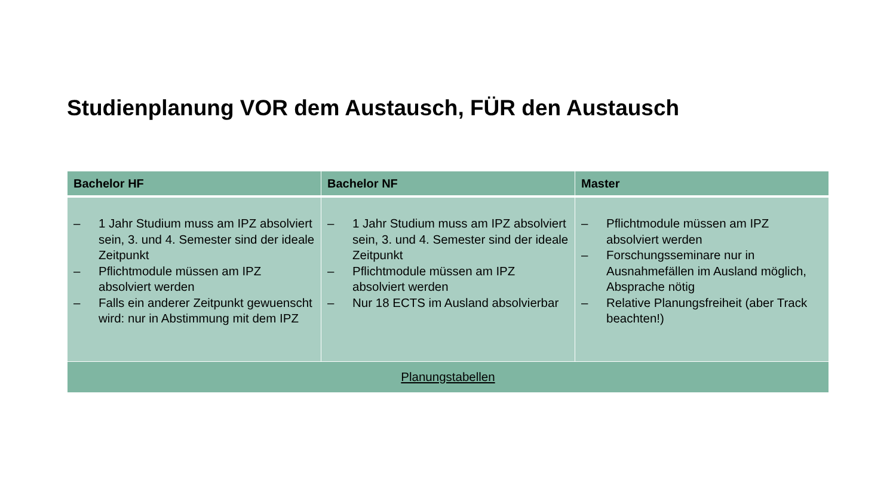Studienplanung VOR dem Austausch, FÜR den Austausch
| Bachelor HF | Bachelor NF | Master |
| --- | --- | --- |
| – 1 Jahr Studium muss am IPZ absolviert sein, 3. und 4. Semester sind der ideale Zeitpunkt – Pflichtmodule müssen am IPZ absolviert werden – Falls ein anderer Zeitpunkt gewuenscht wird: nur in Abstimmung mit dem IPZ | – 1 Jahr Studium muss am IPZ absolviert sein, 3. und 4. Semester sind der ideale Zeitpunkt – Pflichtmodule müssen am IPZ absolviert werden – Nur 18 ECTS im Ausland absolvierbar | – Pflichtmodule müssen am IPZ absolviert werden – Forschungsseminare nur in Ausnahmefällen im Ausland möglich, Absprache nötig – Relative Planungsfreiheit (aber Track beachten!) |
| Planungstabellen | | |